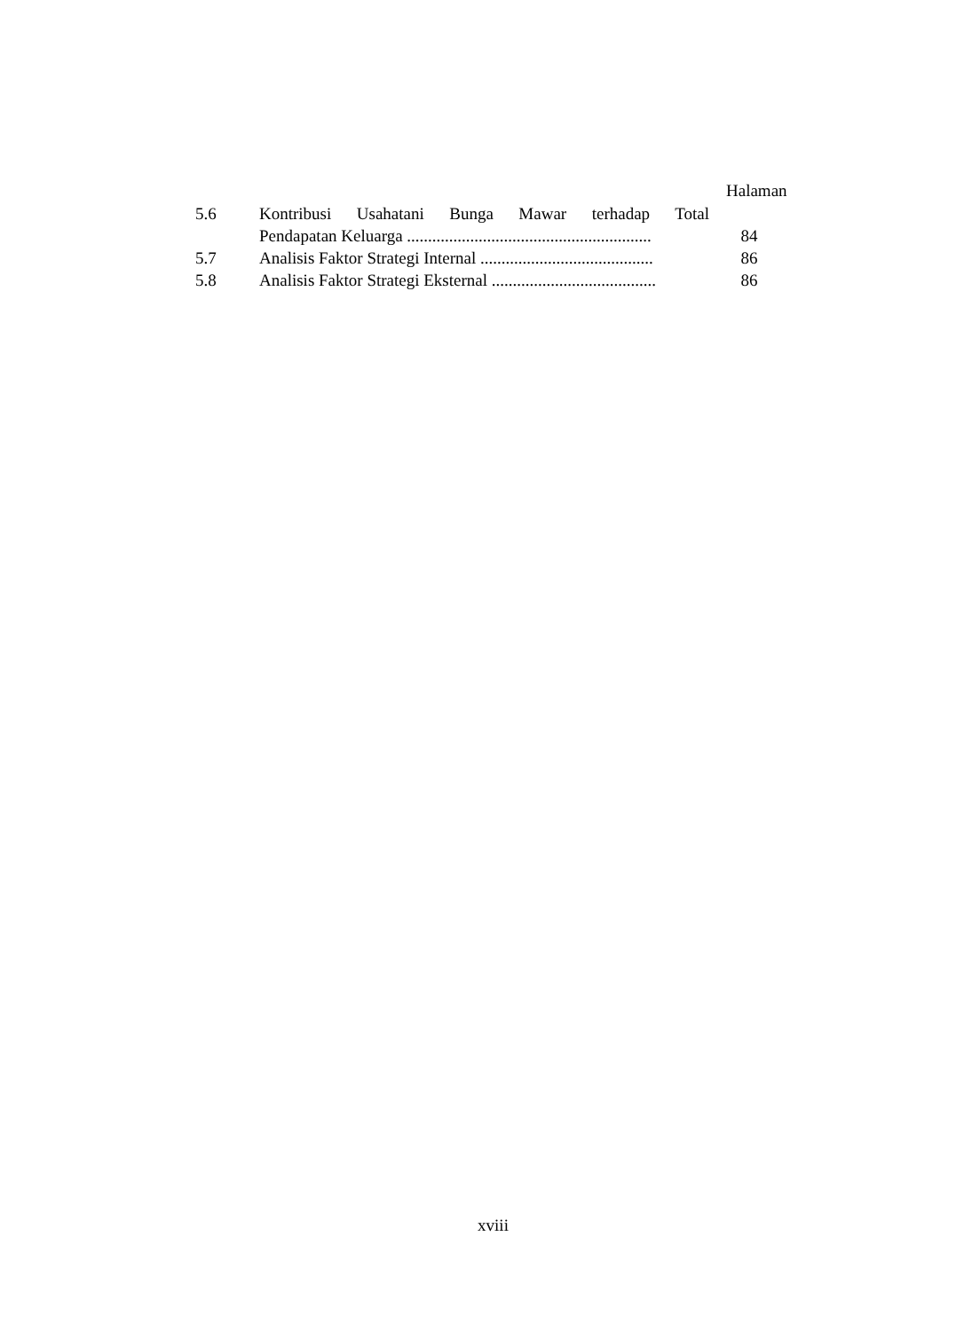Halaman
| 5.6 | Kontribusi Usahatani Bunga Mawar terhadap Total Pendapatan Keluarga .......................................................... | 84 |
| 5.7 | Analisis Faktor Strategi Internal ......................................... | 86 |
| 5.8 | Analisis Faktor Strategi Eksternal ....................................... | 86 |
xviii